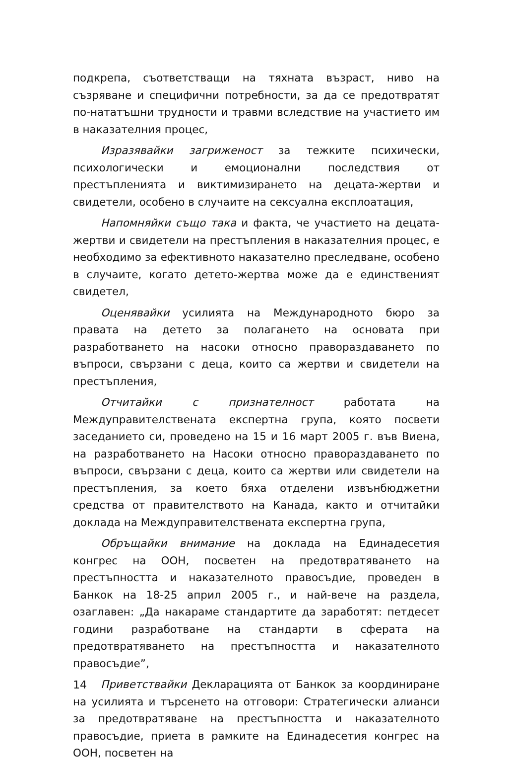подкрепа, съответстващи на тяхната възраст, ниво на съзряване и специфични потребности, за да се предотвратят по-нататъшни трудности и травми вследствие на участието им в наказателния процес,
Изразявайки загриженост за тежките психически, психологически и емоционални последствия от престъпленията и виктимизирането на децата-жертви и свидетели, особено в случаите на сексуална експлоатация,
Напомняйки също така и факта, че участието на децата-жертви и свидетели на престъпления в наказателния процес, е необходимо за ефективното наказателно преследване, особено в случаите, когато детето-жертва може да е единственият свидетел,
Оценявайки усилията на Международното бюро за правата на детето за полагането на основата при разработването на насоки относно правораздаването по въпроси, свързани с деца, които са жертви и свидетели на престъпления,
Отчитайки с признателност работата на Междуправителствената експертна група, която посвети заседанието си, проведено на 15 и 16 март 2005 г. във Виена, на разработването на Насоки относно правораздаването по въпроси, свързани с деца, които са жертви или свидетели на престъпления, за което бяха отделени извънбюджетни средства от правителството на Канада, както и отчитайки доклада на Междуправителствената експертна група,
Обръщайки внимание на доклада на Единадесетия конгрес на ООН, посветен на предотвратяването на престъпността и наказателното правосъдие, проведен в Банкок на 18-25 април 2005 г., и най-вече на раздела, озаглавен: „Да накараме стандартите да заработят: петдесет години разработване на стандарти в сферата на предотвратяването на престъпността и наказателното правосъдие”,
Приветствайки Декларацията от Банкок за координиране на усилията и търсенето на отговори: Стратегически алианси за предотвратяване на престъпността и наказателното правосъдие, приета в рамките на Единадесетия конгрес на ООН, посветен на
14